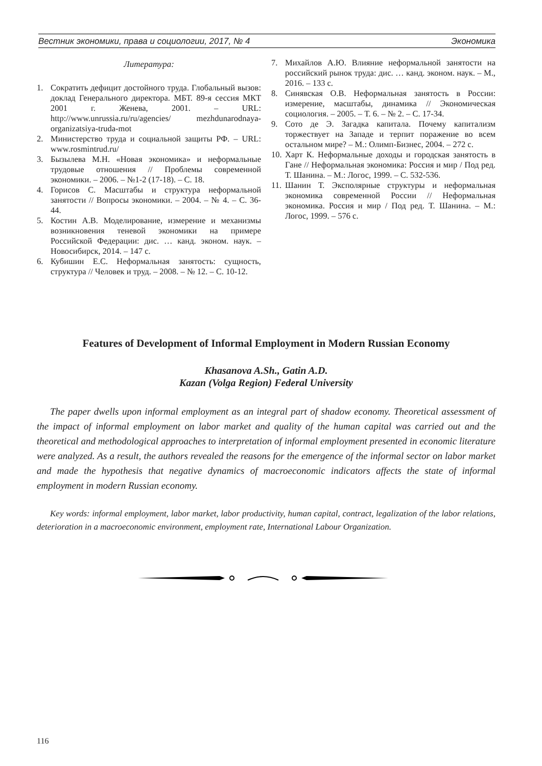Вестник экономики, права и социологии, 2017, № 4 Экономика
Литература:
1. Сократить дефицит достойного труда. Глобальный вызов: доклад Генерального директора. МБТ. 89-я сессия МКТ 2001 г. Женева, 2001. – URL: http://www.unrussia.ru/ru/agencies/ mezhdunarodnaya-organizatsiya-truda-mot
2. Министерство труда и социальной защиты РФ. – URL: www.rosmintrud.ru/
3. Бызылева М.Н. «Новая экономика» и неформальные трудовые отношения // Проблемы современной экономики. – 2006. – №1-2 (17-18). – С. 18.
4. Горисов С. Масштабы и структура неформальной занятости // Вопросы экономики. – 2004. – № 4. – С. 36-44.
5. Костин А.В. Моделирование, измерение и механизмы возникновения теневой экономики на примере Российской Федерации: дис. … канд. эконом. наук. – Новосибирск, 2014. – 147 с.
6. Кубишин Е.С. Неформальная занятость: сущность, структура // Человек и труд. – 2008. – № 12. – С. 10-12.
7. Михайлов А.Ю. Влияние неформальной занятости на российский рынок труда: дис. … канд. эконом. наук. – М., 2016. – 133 с.
8. Синявская О.В. Неформальная занятость в России: измерение, масштабы, динамика // Экономическая социология. – 2005. – Т. 6. – № 2. – С. 17-34.
9. Сото де Э. Загадка капитала. Почему капитализм торжествует на Западе и терпит поражение во всем остальном мире? – М.: Олимп-Бизнес, 2004. – 272 с.
10. Харт К. Неформальные доходы и городская занятость в Гане // Неформальная экономика: Россия и мир / Под ред. Т. Шанина. – М.: Логос, 1999. – С. 532-536.
11. Шанин Т. Эксполярные структуры и неформальная экономика современной России // Неформальная экономика. Россия и мир / Под ред. Т. Шанина. – М.: Логос, 1999. – 576 с.
Features of Development of Informal Employment in Modern Russian Economy
Khasanova A.Sh., Gatin A.D.
Kazan (Volga Region) Federal University
The paper dwells upon informal employment as an integral part of shadow economy. Theoretical assessment of the impact of informal employment on labor market and quality of the human capital was carried out and the theoretical and methodological approaches to interpretation of informal employment presented in economic literature were analyzed. As a result, the authors revealed the reasons for the emergence of the informal sector on labor market and made the hypothesis that negative dynamics of macroeconomic indicators affects the state of informal employment in modern Russian economy.
Key words: informal employment, labor market, labor productivity, human capital, contract, legalization of the labor relations, deterioration in a macroeconomic environment, employment rate, International Labour Organization.
116